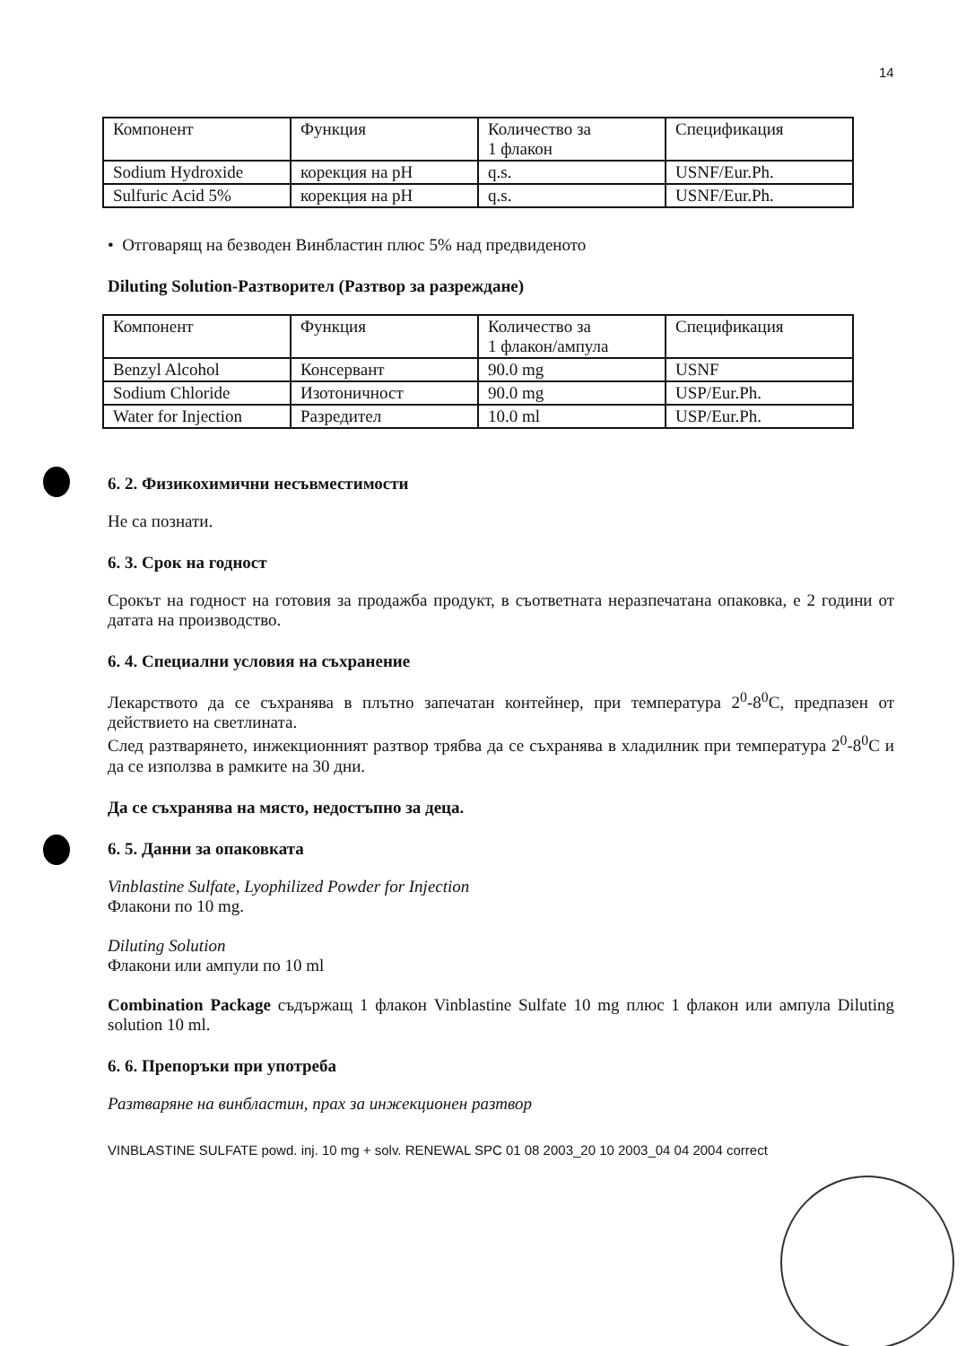14
| Компонент | Функция | Количество за 1 флакон | Спецификация |
| Sodium Hydroxide | корекция на pH | q.s. | USNF/Eur.Ph. |
| Sulfuric Acid 5% | корекция на pH | q.s. | USNF/Eur.Ph. |
• Отговарящ на безводен Винбластин плюс 5% над предвиденото
Diluting Solution-Разтворител (Разтвор за разреждане)
| Компонент | Функция | Количество за 1 флакон/ампула | Спецификация |
| Benzyl Alcohol | Консервант | 90.0 mg | USNF |
| Sodium Chloride | Изотоничност | 90.0 mg | USP/Eur.Ph. |
| Water for Injection | Разредител | 10.0 ml | USP/Eur.Ph. |
6. 2. Физикохимични несъвместимости
Не са познати.
6. 3. Срок на годност
Срокът на годност на готовия за продажба продукт, в съответната неразпечатана опаковка, е 2 години от датата на производство.
6. 4. Специални условия на съхранение
Лекарството да се съхранява в плътно запечатан контейнер, при температура 2<sup>0</sup>-8<sup>0</sup>C, предпазен от действието на светлината.
След разтварянето, инжекционният разтвор трябва да се съхранява в хладилник при температура 2<sup>0</sup>-8<sup>0</sup>C и да се използва в рамките на 30 дни.
Да се съхранява на място, недостъпно за деца.
6. 5. Данни за опаковката
Vinblastine Sulfate, Lyophilized Powder for Injection
Флакони по 10 mg.
Diluting Solution
Флакони или ампули по 10 ml
Combination Package съдържащ 1 флакон Vinblastine Sulfate 10 mg плюс 1 флакон или ампула Diluting solution 10 ml.
6. 6. Препоръки при употреба
Разтваряне на винбластин, прах за инжекционен разтвор
VINBLASTINE SULFATE powd. inj. 10 mg + solv. RENEWAL SPC 01 08 2003_20 10 2003_04 04 2004 correct